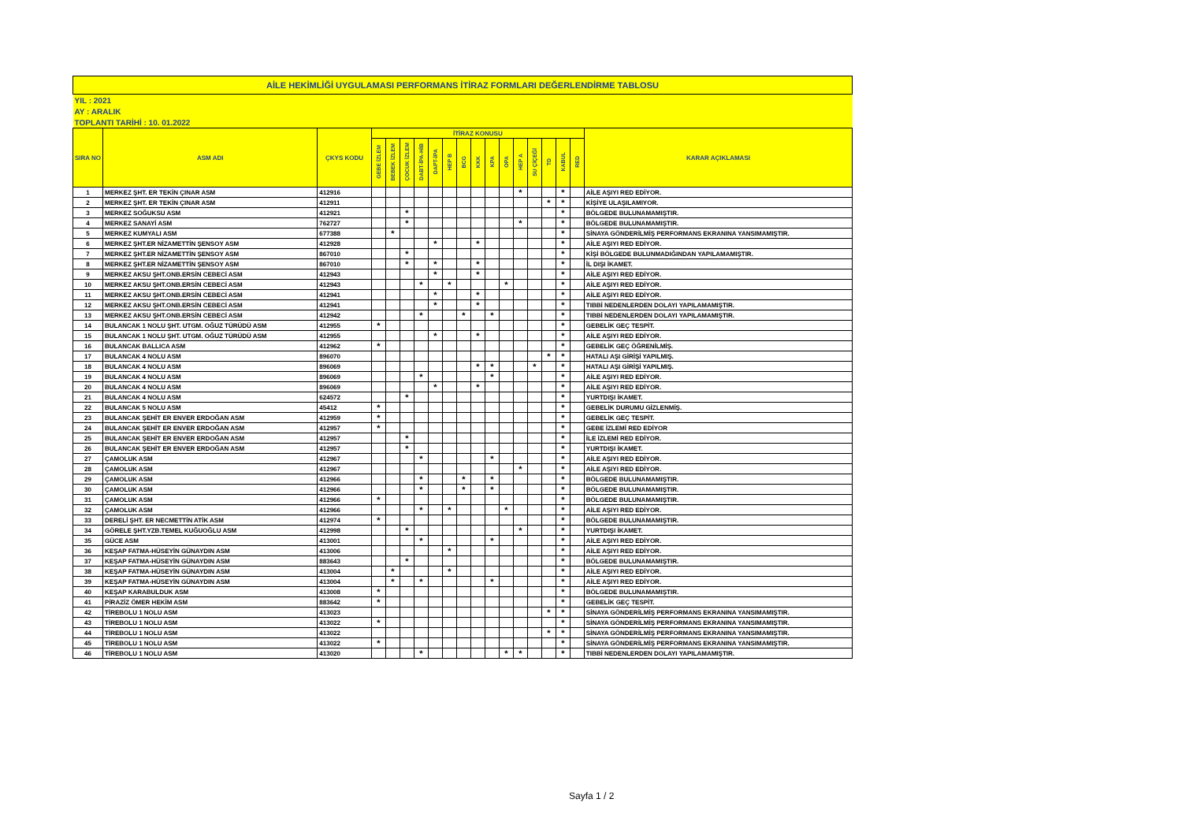| AİLE HEKİMLİĞİ UYGULAMASI PERFORMANS İTİRAZ FORMLARI DEĞERLENDİRME TABLOSU | | | | | | | | | | | | | | | | | | |
| YIL : 2021 | | | | | | | | | | | | | | | | | | |
| AY : ARALIK | | | | | | | | | | | | | | | | | | |
| TOPLANTI TARİHİ : 10. 01.2022 | | | | | | | | | | | | | | | | | | |
| SIRA NO | ASM ADI | ÇKYS KODU | İTİRAZ KONUSU | | | | | | | | | | | | | | | KARAR AÇIKLAMASI |
| | | | GEBE İZLEM | BEBEK İZLEM | ÇOCUK İZLEM | DABT-İPA-HİB | DAPT-İPA | HEP B | BCG | KKK | KPA | OPA | HEP A | SU ÇİÇEĞİ | TD | KABUL | RED | |
| 1 | MERKEZ ŞHT. ER TEKİN ÇINAR ASM | 412916 | | | | | | | | | | | * | | | * | | AİLE AŞIYI RED EDİYOR. |
| 2 | MERKEZ ŞHT. ER TEKİN ÇINAR ASM | 412911 | | | | | | | | | | | | | * | * | | KİŞİYE ULAŞILAMIYOR. |
| 3 | MERKEZ SOĞUKSU ASM | 412921 | | | * | | | | | | | | | | | * | | BÖLGEDE BULUNAMAMIŞTIR. |
| 4 | MERKEZ SANAYİ ASM | 762727 | | | * | | | | | | | | * | | | * | | BÖLGEDE BULUNAMAMIŞTIR. |
| 5 | MERKEZ KUMYALI ASM | 677388 | | * | | | | | | | | | | | | * | | SİNAYA GÖNDERİLMİŞ PERFORMANS EKRANINA YANSIMAMIŞTIR. |
| 6 | MERKEZ ŞHT.ER NİZAMETTİN ŞENSOY ASM | 412928 | | | | | * | | | * | | | | | | * | | AİLE AŞIYI RED EDİYOR. |
| 7 | MERKEZ ŞHT.ER NİZAMETTİN ŞENSOY ASM | 867010 | | | * | | | | | | | | | | | * | | KİŞİ BÖLGEDE BULUNMADIĞINDAN YAPILAMAMIŞTIR. |
| 8 | MERKEZ ŞHT.ER NİZAMETTİN ŞENSOY ASM | 867010 | | | * | | * | | | * | | | | | | * | | İL DIŞI İKAMET. |
| 9 | MERKEZ AKSU ŞHT.ONB.ERSİN CEBECİ ASM | 412943 | | | | | * | | | * | | | | | | * | | AİLE AŞIYI RED EDİYOR. |
| 10 | MERKEZ AKSU ŞHT.ONB.ERSİN CEBECİ ASM | 412943 | | | | * | | * | | | | * | | | | * | | AİLE AŞIYI RED EDİYOR. |
| 11 | MERKEZ AKSU ŞHT.ONB.ERSİN CEBECİ ASM | 412941 | | | | | * | | | * | | | | | | * | | AİLE AŞIYI RED EDİYOR. |
| 12 | MERKEZ AKSU ŞHT.ONB.ERSİN CEBECİ ASM | 412941 | | | | | * | | | * | | | | | | * | | TIBBİ NEDENLERDEN DOLAYI YAPILAMAMIŞTIR. |
| 13 | MERKEZ AKSU ŞHT.ONB.ERSİN CEBECİ ASM | 412942 | | | | * | | | * | | * | | | | | * | | TIBBİ NEDENLERDEN DOLAYI YAPILAMAMIŞTIR. |
| 14 | BULANCAK 1 NOLU ŞHT. UTGM. OĞUZ TÜRÜDÜ ASM | 412955 | * | | | | | | | | | | | | | * | | GEBELİK GEÇ TESPİT. |
| 15 | BULANCAK 1 NOLU ŞHT. UTGM. OĞUZ TÜRÜDÜ ASM | 412955 | | | | | * | | | * | | | | | | * | | AİLE AŞIYI RED EDİYOR. |
| 16 | BULANCAK BALLICA ASM | 412962 | * | | | | | | | | | | | | | * | | GEBELİK GEÇ ÖĞRENİLMİŞ. |
| 17 | BULANCAK 4 NOLU ASM | 896070 | | | | | | | | | | | | | * | * | | HATALI AŞI GİRİŞİ YAPILMIŞ. |
| 18 | BULANCAK 4 NOLU ASM | 896069 | | | | | | | | * | * | | | * | | * | | HATALI AŞI GİRİŞİ YAPILMIŞ. |
| 19 | BULANCAK 4 NOLU ASM | 896069 | | | | * | | | | | * | | | | | * | | AİLE AŞIYI RED EDİYOR. |
| 20 | BULANCAK 4 NOLU ASM | 896069 | | | | | * | | | * | | | | | | * | | AİLE AŞIYI RED EDİYOR. |
| 21 | BULANCAK 4 NOLU ASM | 624572 | | | * | | | | | | | | | | | * | | YURTDIŞI İKAMET. |
| 22 | BULANCAK 5 NOLU ASM | 45412 | * | | | | | | | | | | | | | * | | GEBELİK DURUMU GİZLENMİŞ. |
| 23 | BULANCAK ŞEHİT ER ENVER ERDOĞAN ASM | 412959 | * | | | | | | | | | | | | | * | | GEBELİK GEÇ TESPİT. |
| 24 | BULANCAK ŞEHİT ER ENVER ERDOĞAN ASM | 412957 | * | | | | | | | | | | | | | * | | GEBE İZLEMİ RED EDİYOR |
| 25 | BULANCAK ŞEHİT ER ENVER ERDOĞAN ASM | 412957 | | | * | | | | | | | | | | | * | | İLE İZLEMİ RED EDİYOR. |
| 26 | BULANCAK ŞEHİT ER ENVER ERDOĞAN ASM | 412957 | | | * | | | | | | | | | | | * | | YURTDIŞI İKAMET. |
| 27 | ÇAMOLUK ASM | 412967 | | | | * | | | | | * | | | | | * | | AİLE AŞIYI RED EDİYOR. |
| 28 | ÇAMOLUK ASM | 412967 | | | | | | | | | | | * | | | * | | AİLE AŞIYI RED EDİYOR. |
| 29 | ÇAMOLUK ASM | 412966 | | | | * | | | * | | * | | | | | * | | BÖLGEDE BULUNAMAMIŞTIR. |
| 30 | ÇAMOLUK ASM | 412966 | | | | * | | | * | | * | | | | | * | | BÖLGEDE BULUNAMAMIŞTIR. |
| 31 | ÇAMOLUK ASM | 412966 | * | | | | | | | | | | | | | * | | BÖLGEDE BULUNAMAMIŞTIR. |
| 32 | ÇAMOLUK ASM | 412966 | | | | * | | * | | | | * | | | | * | | AİLE AŞIYI RED EDİYOR. |
| 33 | DERELİ ŞHT. ER NECMETTİN ATİK ASM | 412974 | * | | | | | | | | | | | | | * | | BÖLGEDE BULUNAMAMIŞTIR. |
| 34 | GÖRELE ŞHT.YZB.TEMEL KUĞUOĞLU ASM | 412998 | | | * | | | | | | | | * | | | * | | YURTDIŞI İKAMET. |
| 35 | GÜCE ASM | 413001 | | | | * | | | | | * | | | | | * | | AİLE AŞIYI RED EDİYOR. |
| 36 | KEŞAP FATMA-HÜSEYİN GÜNAYDIN ASM | 413006 | | | | | | * | | | | | | | | * | | AİLE AŞIYI RED EDİYOR. |
| 37 | KEŞAP FATMA-HÜSEYİN GÜNAYDIN ASM | 883643 | | | * | | | | | | | | | | | * | | BÖLGEDE BULUNAMAMIŞTIR. |
| 38 | KEŞAP FATMA-HÜSEYİN GÜNAYDIN ASM | 413004 | | * | | | | * | | | | | | | | * | | AİLE AŞIYI RED EDİYOR. |
| 39 | KEŞAP FATMA-HÜSEYİN GÜNAYDIN ASM | 413004 | | * | | * | | | | | * | | | | | * | | AİLE AŞIYI RED EDİYOR. |
| 40 | KEŞAP KARABULDUK ASM | 413008 | * | | | | | | | | | | | | | * | | BÖLGEDE BULUNAMAMIŞTIR. |
| 41 | PİRAZİZ ÖMER HEKİM ASM | 883642 | * | | | | | | | | | | | | | * | | GEBELİK GEÇ TESPİT. |
| 42 | TİREBOLU 1 NOLU ASM | 413023 | | | | | | | | | | | | | * | * | | SİNAYA GÖNDERİLMİŞ PERFORMANS EKRANINA YANSIMAMIŞTIR. |
| 43 | TİREBOLU 1 NOLU ASM | 413022 | * | | | | | | | | | | | | | * | | SİNAYA GÖNDERİLMİŞ PERFORMANS EKRANINA YANSIMAMIŞTIR. |
| 44 | TİREBOLU 1 NOLU ASM | 413022 | | | | | | | | | | | | | * | * | | SİNAYA GÖNDERİLMİŞ PERFORMANS EKRANINA YANSIMAMIŞTIR. |
| 45 | TİREBOLU 1 NOLU ASM | 413022 | * | | | | | | | | | | | | | * | | SİNAYA GÖNDERİLMİŞ PERFORMANS EKRANINA YANSIMAMIŞTIR. |
| 46 | TİREBOLU 1 NOLU ASM | 413020 | | | | * | | | | | | * | * | | | * | | TIBBİ NEDENLERDEN DOLAYI YAPILAMAMIŞTIR. |
Sayfa 1 / 2